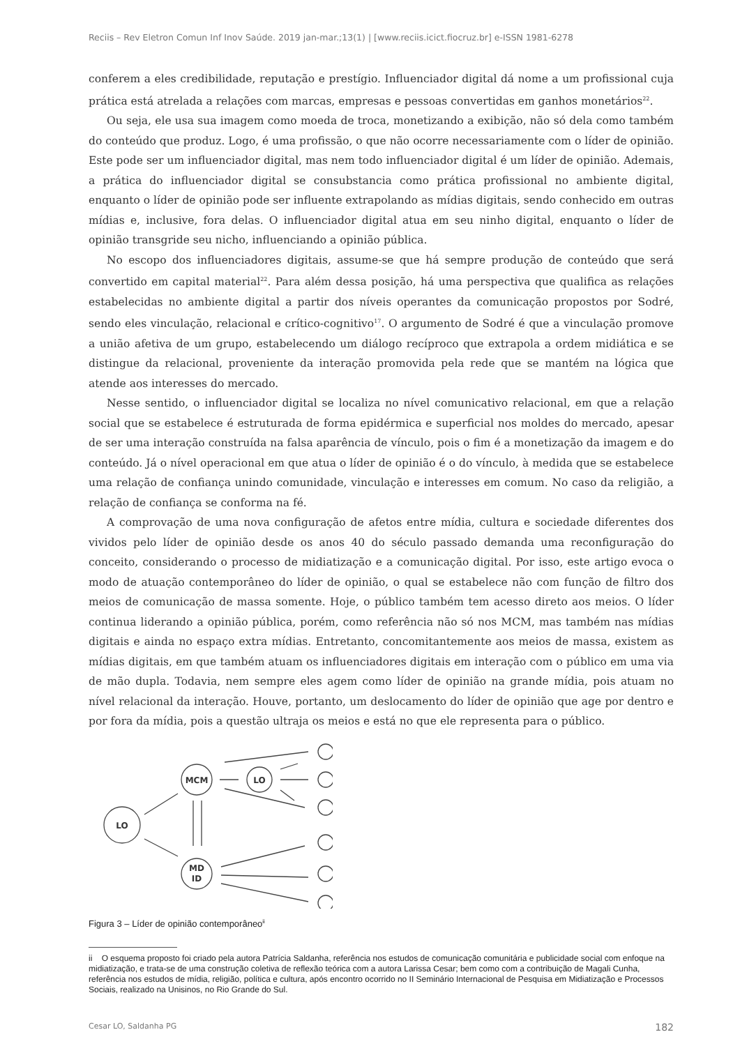Reciis – Rev Eletron Comun Inf Inov Saúde. 2019 jan-mar.;13(1) | [www.reciis.icict.fiocruz.br] e-ISSN 1981-6278
conferem a eles credibilidade, reputação e prestígio. Influenciador digital dá nome a um profissional cuja prática está atrelada a relações com marcas, empresas e pessoas convertidas em ganhos monetários<sup>22</sup>.
Ou seja, ele usa sua imagem como moeda de troca, monetizando a exibição, não só dela como também do conteúdo que produz. Logo, é uma profissão, o que não ocorre necessariamente com o líder de opinião. Este pode ser um influenciador digital, mas nem todo influenciador digital é um líder de opinião. Ademais, a prática do influenciador digital se consubstancia como prática profissional no ambiente digital, enquanto o líder de opinião pode ser influente extrapolando as mídias digitais, sendo conhecido em outras mídias e, inclusive, fora delas. O influenciador digital atua em seu ninho digital, enquanto o líder de opinião transgride seu nicho, influenciando a opinião pública.
No escopo dos influenciadores digitais, assume-se que há sempre produção de conteúdo que será convertido em capital material<sup>22</sup>. Para além dessa posição, há uma perspectiva que qualifica as relações estabelecidas no ambiente digital a partir dos níveis operantes da comunicação propostos por Sodré, sendo eles vinculação, relacional e crítico-cognitivo<sup>17</sup>. O argumento de Sodré é que a vinculação promove a união afetiva de um grupo, estabelecendo um diálogo recíproco que extrapola a ordem midiática e se distingue da relacional, proveniente da interação promovida pela rede que se mantém na lógica que atende aos interesses do mercado.
Nesse sentido, o influenciador digital se localiza no nível comunicativo relacional, em que a relação social que se estabelece é estruturada de forma epidérmica e superficial nos moldes do mercado, apesar de ser uma interação construída na falsa aparência de vínculo, pois o fim é a monetização da imagem e do conteúdo. Já o nível operacional em que atua o líder de opinião é o do vínculo, à medida que se estabelece uma relação de confiança unindo comunidade, vinculação e interesses em comum. No caso da religião, a relação de confiança se conforma na fé.
A comprovação de uma nova configuração de afetos entre mídia, cultura e sociedade diferentes dos vividos pelo líder de opinião desde os anos 40 do século passado demanda uma reconfiguração do conceito, considerando o processo de midiatização e a comunicação digital. Por isso, este artigo evoca o modo de atuação contemporâneo do líder de opinião, o qual se estabelece não com função de filtro dos meios de comunicação de massa somente. Hoje, o público também tem acesso direto aos meios. O líder continua liderando a opinião pública, porém, como referência não só nos MCM, mas também nas mídias digitais e ainda no espaço extra mídias. Entretanto, concomitantemente aos meios de massa, existem as mídias digitais, em que também atuam os influenciadores digitais em interação com o público em uma via de mão dupla. Todavia, nem sempre eles agem como líder de opinião na grande mídia, pois atuam no nível relacional da interação. Houve, portanto, um deslocamento do líder de opinião que age por dentro e por fora da mídia, pois a questão ultraja os meios e está no que ele representa para o público.
LO
MCM
MD
ID
LO
Figura 3 – Líder de opinião contemporâneo<sup>ii</sup>
ii O esquema proposto foi criado pela autora Patrícia Saldanha, referência nos estudos de comunicação comunitária e publicidade social com enfoque na midiatização, e trata-se de uma construção coletiva de reflexão teórica com a autora Larissa Cesar; bem como com a contribuição de Magali Cunha, referência nos estudos de mídia, religião, política e cultura, após encontro ocorrido no II Seminário Internacional de Pesquisa em Midiatização e Processos Sociais, realizado na Unisinos, no Rio Grande do Sul.
Cesar LO, Saldanha PG 182